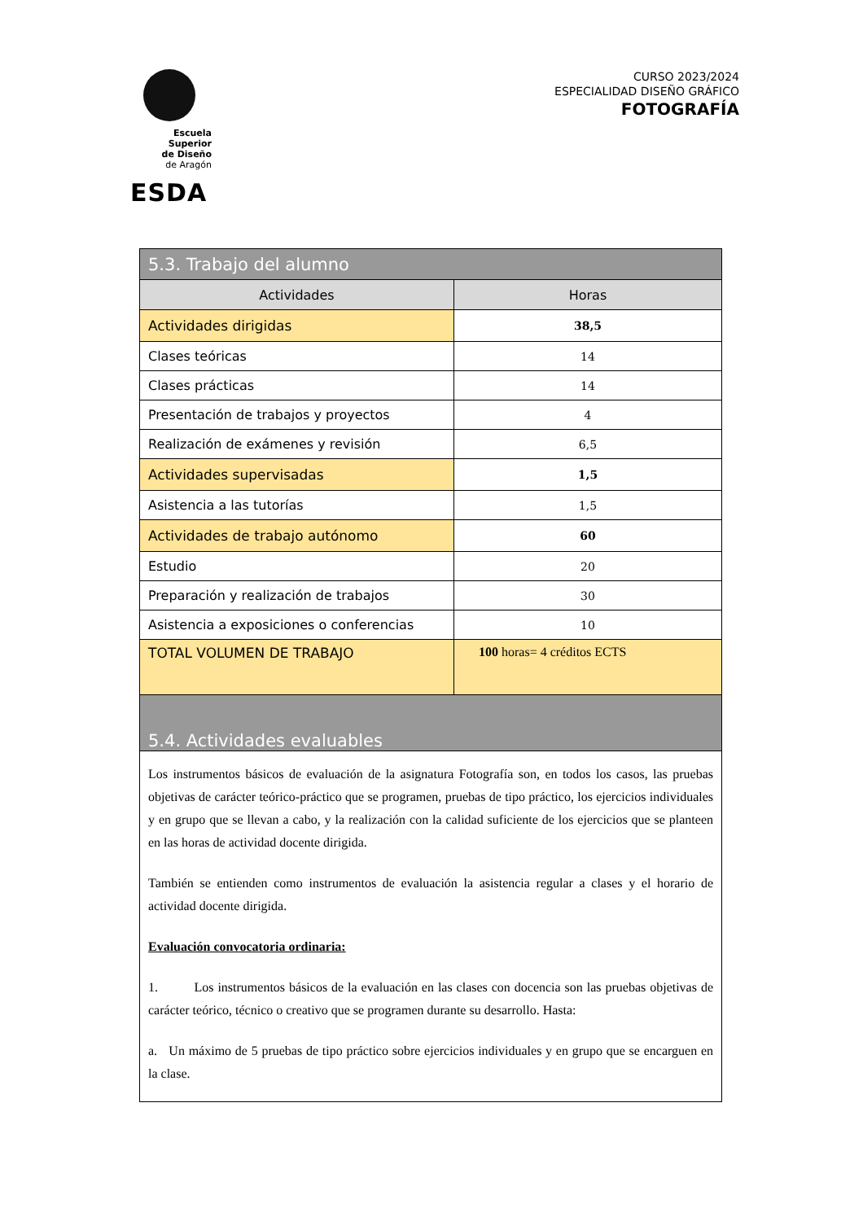Escuela Superior
de Diseño
de Aragón
ESDA
CURSO 2023/2024
ESPECIALIDAD DISEÑO GRÁFICO
FOTOGRAFÍA
| 5.3. Trabajo del alumno | |
| --- | --- |
| Actividades | Horas |
| Actividades dirigidas | 38,5 |
| Clases teóricas | 14 |
| Clases prácticas | 14 |
| Presentación de trabajos y proyectos | 4 |
| Realización de exámenes y revisión | 6,5 |
| Actividades supervisadas | 1,5 |
| Asistencia a las tutorías | 1,5 |
| Actividades de trabajo autónomo | 60 |
| Estudio | 20 |
| Preparación y realización de trabajos | 30 |
| Asistencia a exposiciones o conferencias | 10 |
| TOTAL VOLUMEN DE TRABAJO | 100 horas= 4 créditos ECTS |
| 5.4. Actividades evaluables | |
| Los instrumentos básicos de evaluación de la asignatura Fotografía son, en todos los casos, las pruebas objetivas de carácter teórico-práctico que se programen, pruebas de tipo práctico, los ejercicios individuales y en grupo que se llevan a cabo, y la realización con la calidad suficiente de los ejercicios que se planteen en las horas de actividad docente dirigida. También se entienden como instrumentos de evaluación la asistencia regular a clases y el horario de actividad docente dirigida. Evaluación convocatoria ordinaria: 1. Los instrumentos básicos de la evaluación en las clases con docencia son las pruebas objetivas de carácter teórico, técnico o creativo que se programen durante su desarrollo. Hasta: a. Un máximo de 5 pruebas de tipo práctico sobre ejercicios individuales y en grupo que se encarguen en la clase. | |